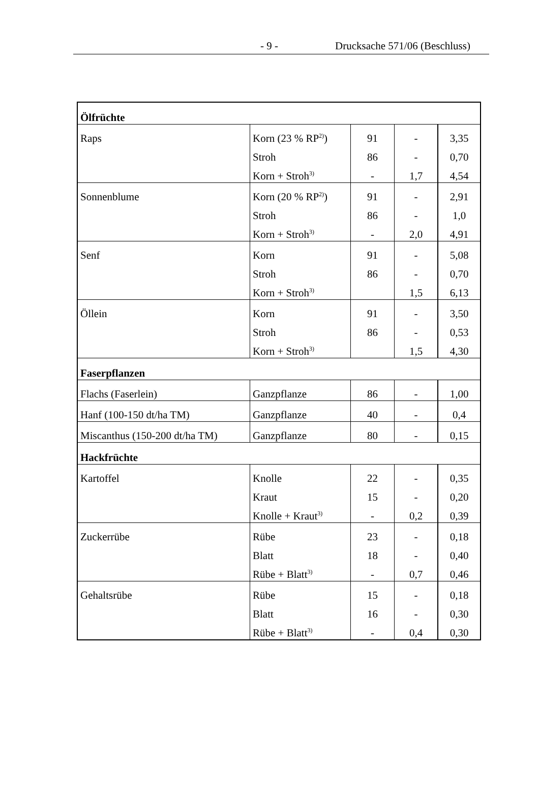- 9 - Drucksache 571/06 (Beschluss)
| Ölfrüchte | | | | |
| Raps | Korn (23 % RP<sup>2)</sup>) | 91 | - | 3,35 |
| | Stroh | 86 | - | 0,70 |
| | Korn + Stroh<sup>3)</sup> | - | 1,7 | 4,54 |
| Sonnenblume | Korn (20 % RP<sup>2)</sup>) | 91 | - | 2,91 |
| | Stroh | 86 | - | 1,0 |
| | Korn + Stroh<sup>3)</sup> | - | 2,0 | 4,91 |
| Senf | Korn | 91 | - | 5,08 |
| | Stroh | 86 | - | 0,70 |
| | Korn + Stroh<sup>3)</sup> | | 1,5 | 6,13 |
| Öllein | Korn | 91 | - | 3,50 |
| | Stroh | 86 | - | 0,53 |
| | Korn + Stroh<sup>3)</sup> | | 1,5 | 4,30 |
| Faserpflanzen | | | | |
| Flachs (Faserlein) | Ganzpflanze | 86 | - | 1,00 |
| Hanf (100-150 dt/ha TM) | Ganzpflanze | 40 | - | 0,4 |
| Miscanthus (150-200 dt/ha TM) | Ganzpflanze | 80 | - | 0,15 |
| Hackfrüchte | | | | |
| Kartoffel | Knolle | 22 | - | 0,35 |
| | Kraut | 15 | - | 0,20 |
| | Knolle + Kraut<sup>3)</sup> | - | 0,2 | 0,39 |
| Zuckerrübe | Rübe | 23 | - | 0,18 |
| | Blatt | 18 | - | 0,40 |
| | Rübe + Blatt<sup>3)</sup> | - | 0,7 | 0,46 |
| Gehaltsrübe | Rübe | 15 | - | 0,18 |
| | Blatt | 16 | - | 0,30 |
| | Rübe + Blatt<sup>3)</sup> | - | 0,4 | 0,30 |